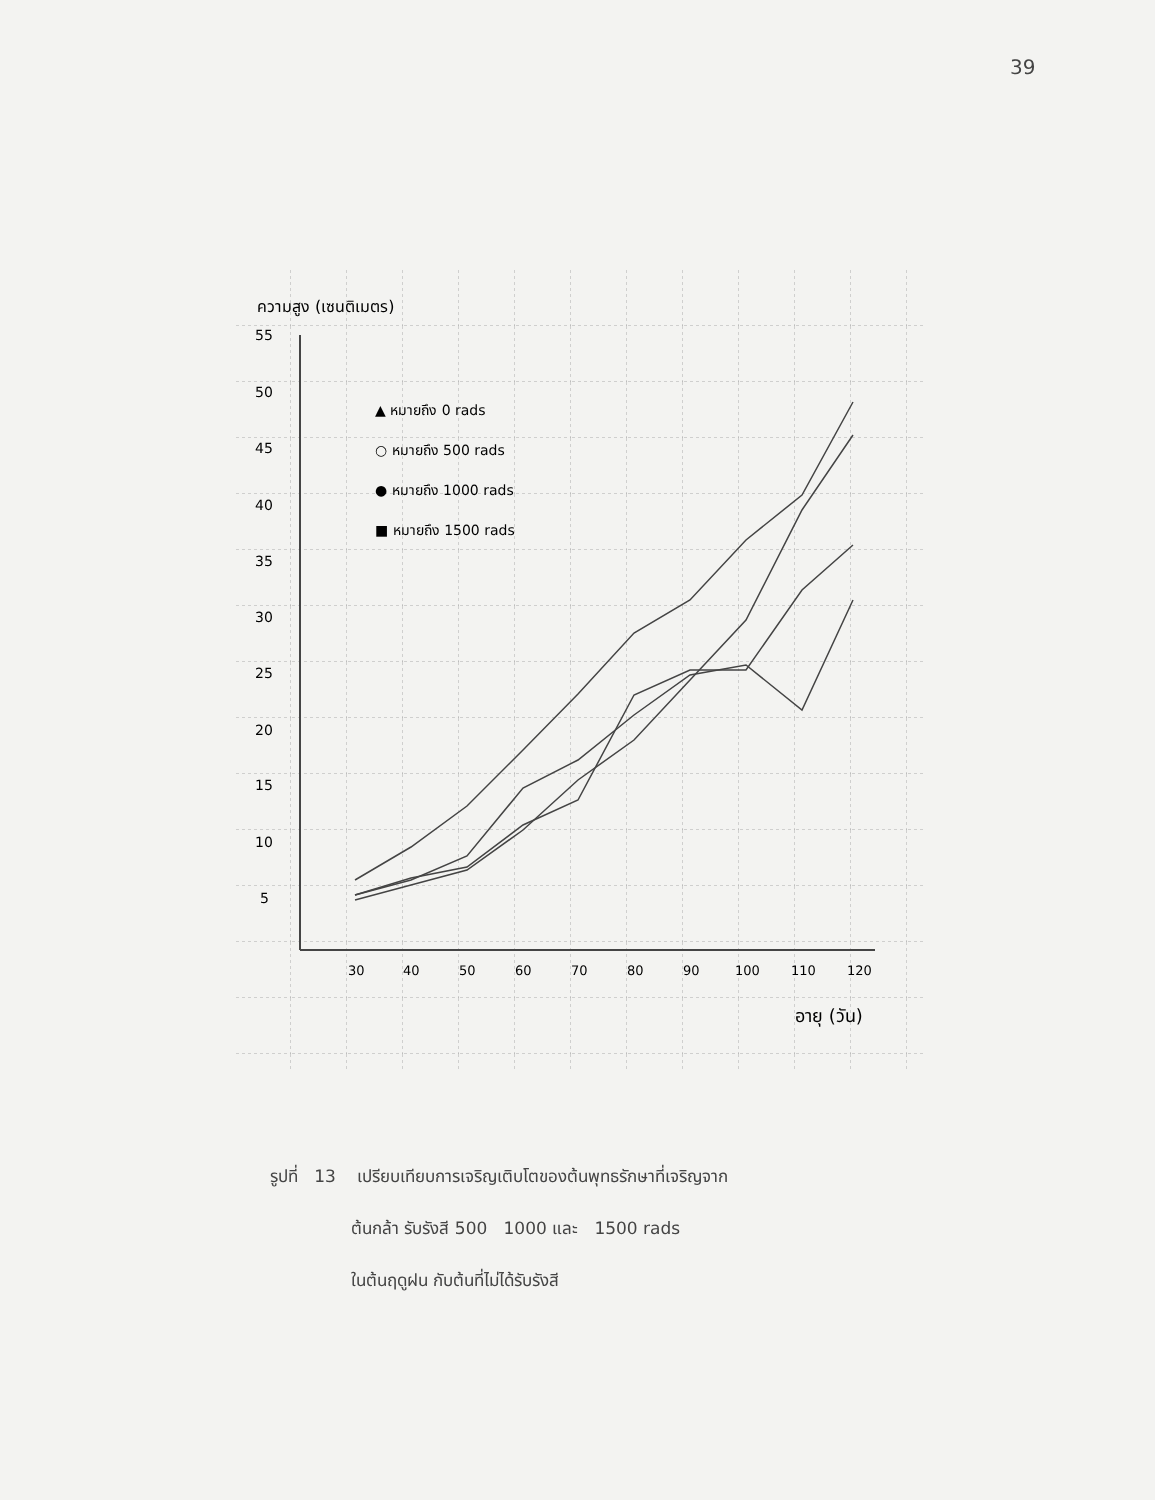39
ความสูง (เซนติเมตร)
55
50
45
40
35
30
25
20
15
10
5
30
40
50
60
70
80
90
100
110
120
อายุ (วัน)
▲ หมายถึง 0 rads
○ หมายถึง 500 rads
● หมายถึง 1000 rads
■ หมายถึง 1500 rads
รูปที่ 13 เปรียบเทียบการเจริญเติบโตของต้นพุทธรักษาที่เจริญจาก
ต้นกล้า รับรังสี 500 1000 และ 1500 rads
ในต้นฤดูฝน กับต้นที่ไม่ได้รับรังสี